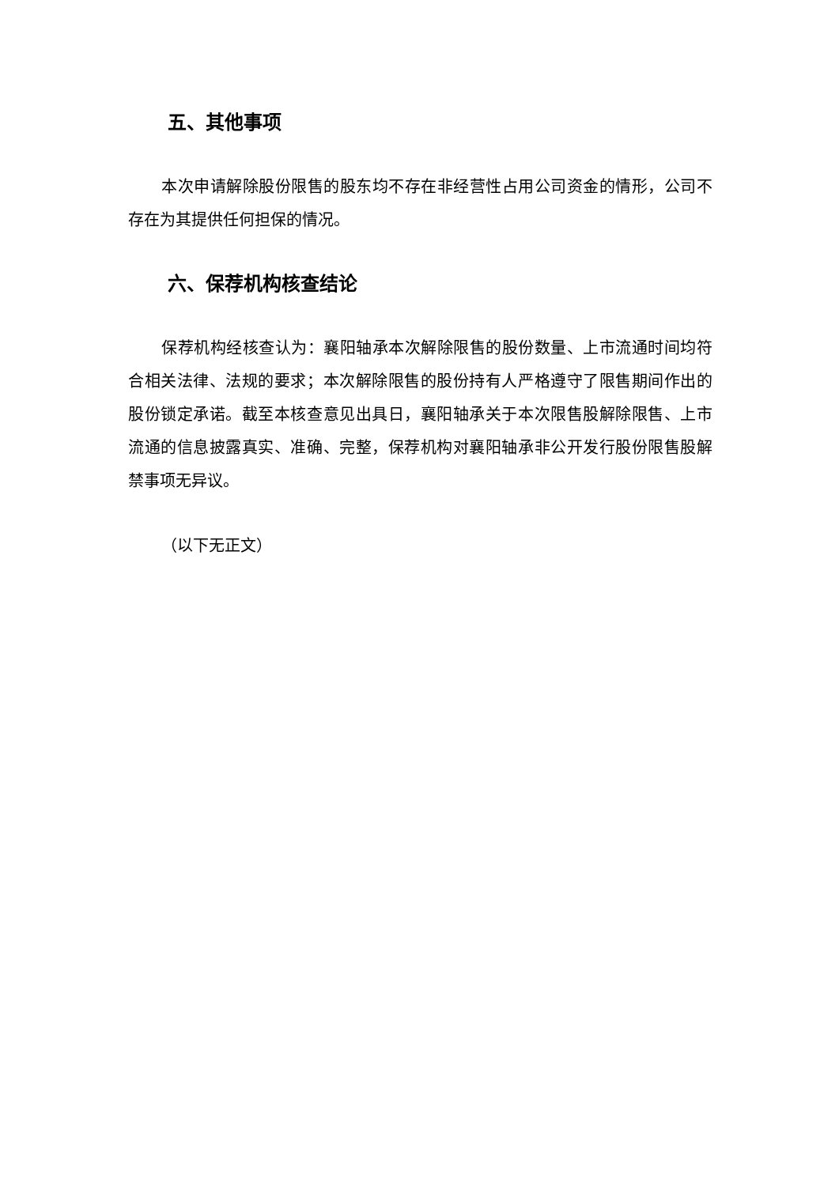五、其他事项
本次申请解除股份限售的股东均不存在非经营性占用公司资金的情形，公司不存在为其提供任何担保的情况。
六、保荐机构核查结论
保荐机构经核查认为：襄阳轴承本次解除限售的股份数量、上市流通时间均符合相关法律、法规的要求；本次解除限售的股份持有人严格遵守了限售期间作出的股份锁定承诺。截至本核查意见出具日，襄阳轴承关于本次限售股解除限售、上市流通的信息披露真实、准确、完整，保荐机构对襄阳轴承非公开发行股份限售股解禁事项无异议。
（以下无正文）